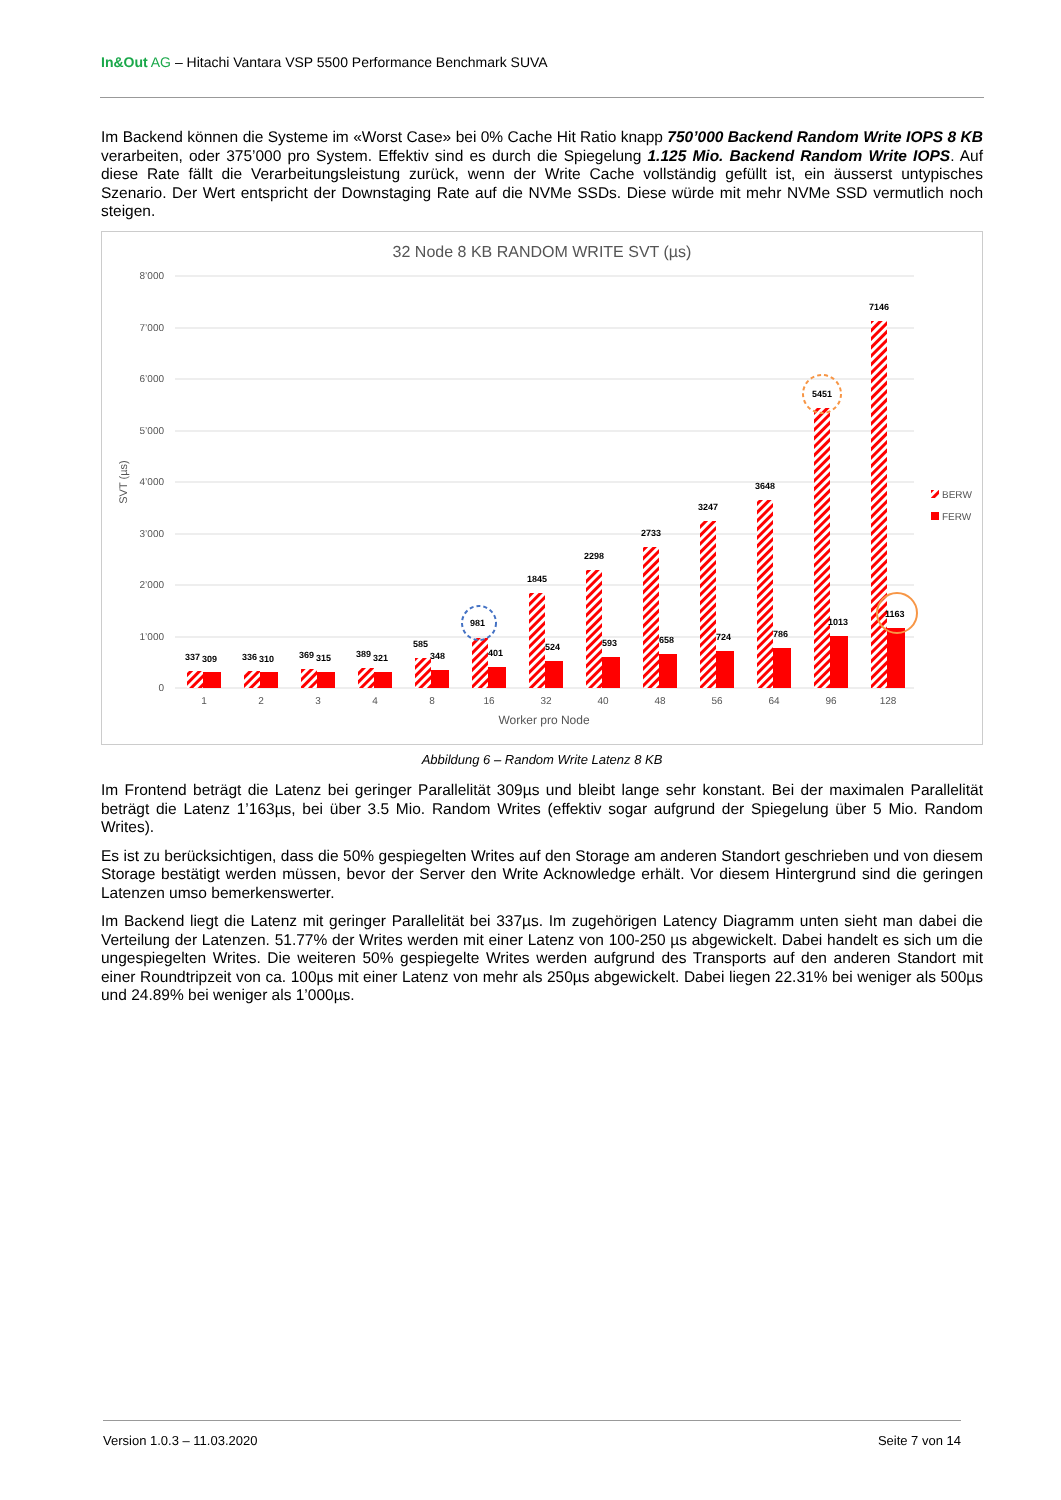In&Out AG – Hitachi Vantara VSP 5500 Performance Benchmark SUVA
Im Backend können die Systeme im «Worst Case» bei 0% Cache Hit Ratio knapp 750’000 Backend Random Write IOPS 8 KB verarbeiten, oder 375’000 pro System. Effektiv sind es durch die Spiegelung 1.125 Mio. Backend Random Write IOPS. Auf diese Rate fällt die Verarbeitungsleistung zurück, wenn der Write Cache vollständig gefüllt ist, ein äusserst untypisches Szenario. Der Wert entspricht der Downstaging Rate auf die NVMe SSDs. Diese würde mit mehr NVMe SSD vermutlich noch steigen.
32 Node 8 KB RANDOM WRITE SVT (µs)
8’000
7’000
6’000
5’000
4’000
3’000
2’000
1’000
0
SVT (µs)
337
309
336
310
369
315
389
321
585
348
981
401
1845
524
2298
593
2733
658
3247
724
3648
786
5451
1013
7146
1163
1
2
3
4
8
16
32
40
48
56
64
96
128
Worker pro Node
BERW
FERW
Abbildung 6 – Random Write Latenz 8 KB
Im Frontend beträgt die Latenz bei geringer Parallelität 309µs und bleibt lange sehr konstant. Bei der maximalen Parallelität beträgt die Latenz 1’163µs, bei über 3.5 Mio. Random Writes (effektiv sogar aufgrund der Spiegelung über 5 Mio. Random Writes).
Es ist zu berücksichtigen, dass die 50% gespiegelten Writes auf den Storage am anderen Standort geschrieben und von diesem Storage bestätigt werden müssen, bevor der Server den Write Acknowledge erhält. Vor diesem Hintergrund sind die geringen Latenzen umso bemerkenswerter.
Im Backend liegt die Latenz mit geringer Parallelität bei 337µs. Im zugehörigen Latency Diagramm unten sieht man dabei die Verteilung der Latenzen. 51.77% der Writes werden mit einer Latenz von 100-250 µs abgewickelt. Dabei handelt es sich um die ungespiegelten Writes. Die weiteren 50% gespiegelte Writes werden aufgrund des Transports auf den anderen Standort mit einer Roundtripzeit von ca. 100µs mit einer Latenz von mehr als 250µs abgewickelt. Dabei liegen 22.31% bei weniger als 500µs und 24.89% bei weniger als 1’000µs.
Version 1.0.3 – 11.03.2020 Seite 7 von 14